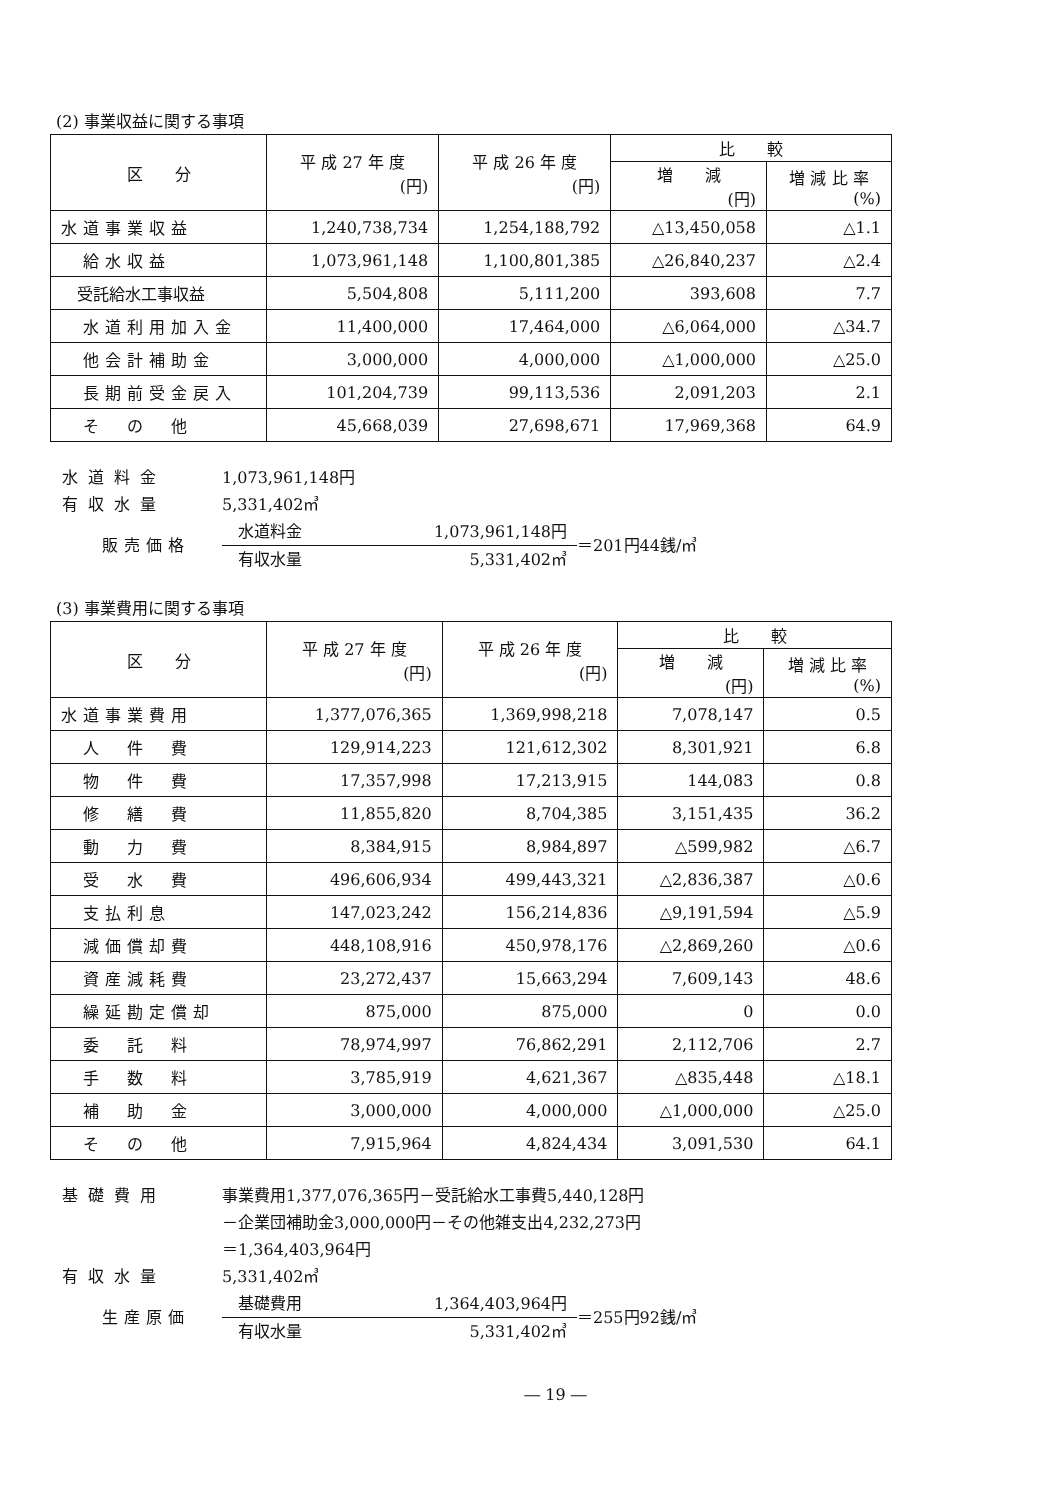(2) 事業収益に関する事項
| 区 分 | 平 成 27 年 度 (円) | 平 成 26 年 度 (円) | 比 較 | |
| --- | --- | --- | --- | --- |
| | | | 増 減 (円) | 増 減 比 率 (%) |
| 水道事業収益 | 1,240,738,734 | 1,254,188,792 | △13,450,058 | △1.1 |
| 給水収益 | 1,073,961,148 | 1,100,801,385 | △26,840,237 | △2.4 |
| 受託給水工事収益 | 5,504,808 | 5,111,200 | 393,608 | 7.7 |
| 水道利用加入金 | 11,400,000 | 17,464,000 | △6,064,000 | △34.7 |
| 他会計補助金 | 3,000,000 | 4,000,000 | △1,000,000 | △25.0 |
| 長期前受金戻入 | 101,204,739 | 99,113,536 | 2,091,203 | 2.1 |
| そ の 他 | 45,668,039 | 27,698,671 | 17,969,368 | 64.9 |
水道料金 1,073,961,148円
有収水量 5,331,402㎥
販売価格
水道料金 1,073,961,148円
有収水量 5,331,402㎥
＝201円44銭/㎥
(3) 事業費用に関する事項
| 区 分 | 平 成 27 年 度 (円) | 平 成 26 年 度 (円) | 比 較 | |
| --- | --- | --- | --- | --- |
| | | | 増 減 (円) | 増 減 比 率 (%) |
| 水道事業費用 | 1,377,076,365 | 1,369,998,218 | 7,078,147 | 0.5 |
| 人 件 費 | 129,914,223 | 121,612,302 | 8,301,921 | 6.8 |
| 物 件 費 | 17,357,998 | 17,213,915 | 144,083 | 0.8 |
| 修 繕 費 | 11,855,820 | 8,704,385 | 3,151,435 | 36.2 |
| 動 力 費 | 8,384,915 | 8,984,897 | △599,982 | △6.7 |
| 受 水 費 | 496,606,934 | 499,443,321 | △2,836,387 | △0.6 |
| 支払利息 | 147,023,242 | 156,214,836 | △9,191,594 | △5.9 |
| 減価償却費 | 448,108,916 | 450,978,176 | △2,869,260 | △0.6 |
| 資産減耗費 | 23,272,437 | 15,663,294 | 7,609,143 | 48.6 |
| 繰延勘定償却 | 875,000 | 875,000 | 0 | 0.0 |
| 委 託 料 | 78,974,997 | 76,862,291 | 2,112,706 | 2.7 |
| 手 数 料 | 3,785,919 | 4,621,367 | △835,448 | △18.1 |
| 補 助 金 | 3,000,000 | 4,000,000 | △1,000,000 | △25.0 |
| そ の 他 | 7,915,964 | 4,824,434 | 3,091,530 | 64.1 |
基礎費用 事業費用1,377,076,365円－受託給水工事費5,440,128円
－企業団補助金3,000,000円－その他雑支出4,232,273円
＝1,364,403,964円
有収水量 5,331,402㎥
生産原価
基礎費用 1,364,403,964円
有収水量 5,331,402㎥
＝255円92銭/㎥
― 19 ―